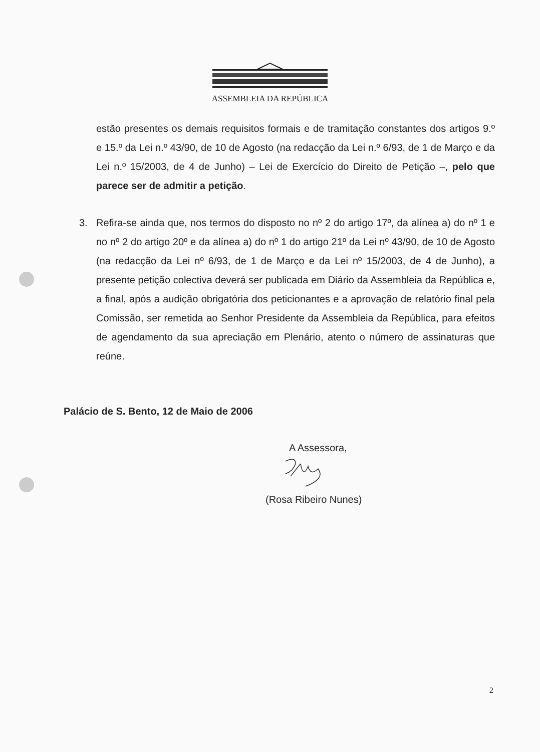ASSEMBLEIA DA REPÚBLICA
estão presentes os demais requisitos formais e de tramitação constantes dos artigos 9.º e 15.º da Lei n.º 43/90, de 10 de Agosto (na redacção da Lei n.º 6/93, de 1 de Março e da Lei n.º 15/2003, de 4 de Junho) – Lei de Exercício do Direito de Petição –, pelo que parece ser de admitir a petição.
3. Refira-se ainda que, nos termos do disposto no nº 2 do artigo 17º, da alínea a) do nº 1 e no nº 2 do artigo 20º e da alínea a) do nº 1 do artigo 21º da Lei nº 43/90, de 10 de Agosto (na redacção da Lei nº 6/93, de 1 de Março e da Lei nº 15/2003, de 4 de Junho), a presente petição colectiva deverá ser publicada em Diário da Assembleia da República e, a final, após a audição obrigatória dos peticionantes e a aprovação de relatório final pela Comissão, ser remetida ao Senhor Presidente da Assembleia da República, para efeitos de agendamento da sua apreciação em Plenário, atento o número de assinaturas que reúne.
Palácio de S. Bento, 12 de Maio de 2006
A Assessora,
(Rosa Ribeiro Nunes)
2